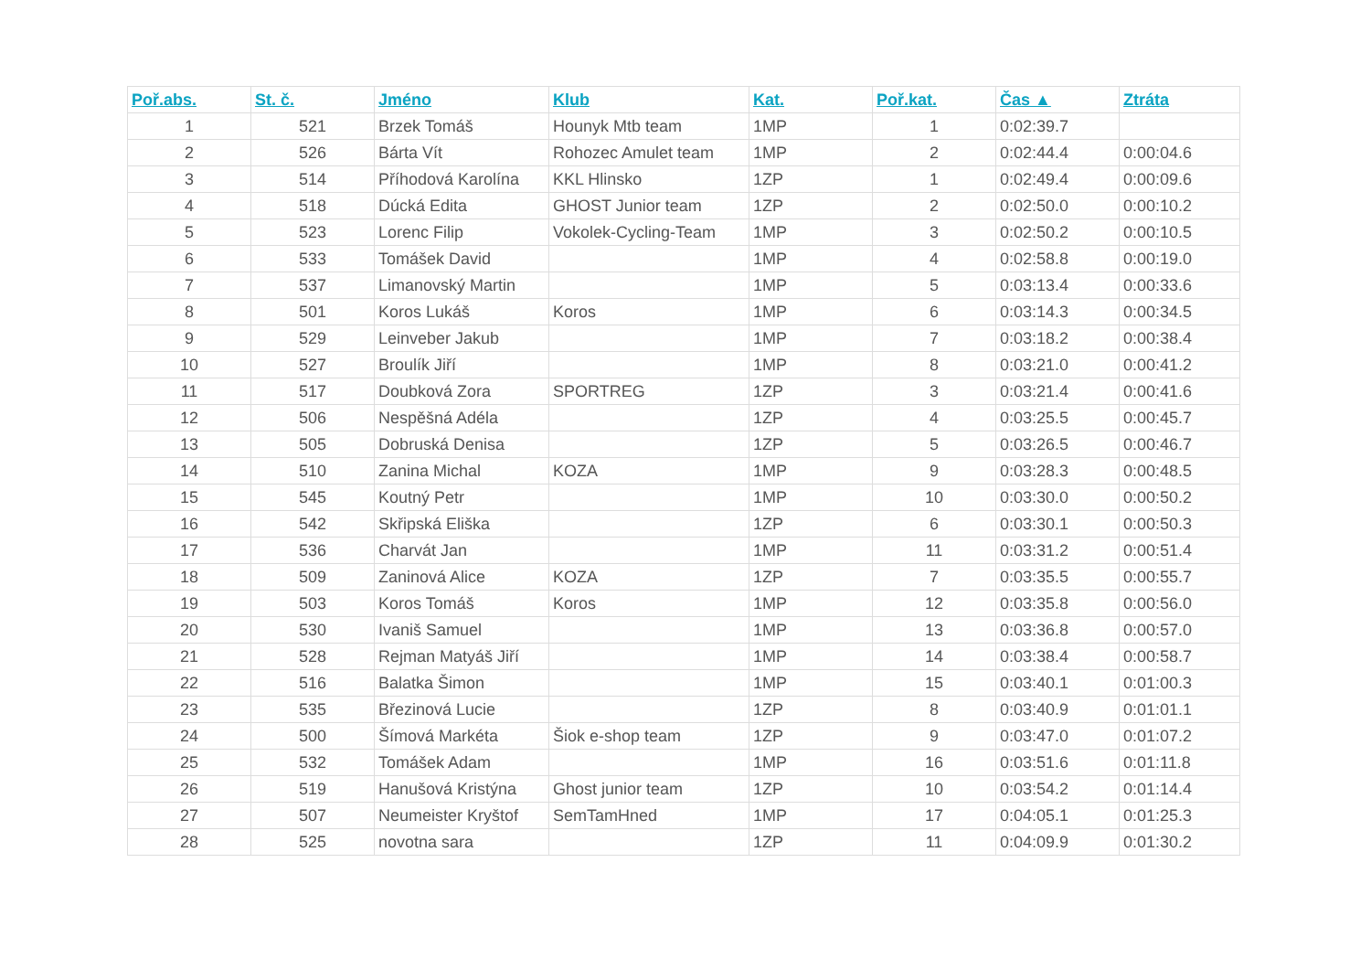| Poř.abs. | St. č. | Jméno | Klub | Kat. | Poř.kat. | Čas ▲ | Ztráta |
| --- | --- | --- | --- | --- | --- | --- | --- |
| 1 | 521 | Brzek Tomáš | Hounyk Mtb team | 1MP | 1 | 0:02:39.7 | |
| 2 | 526 | Bárta Vít | Rohozec Amulet team | 1MP | 2 | 0:02:44.4 | 0:00:04.6 |
| 3 | 514 | Příhodová Karolína | KKL Hlinsko | 1ZP | 1 | 0:02:49.4 | 0:00:09.6 |
| 4 | 518 | Dúcká Edita | GHOST Junior team | 1ZP | 2 | 0:02:50.0 | 0:00:10.2 |
| 5 | 523 | Lorenc Filip | Vokolek-Cycling-Team | 1MP | 3 | 0:02:50.2 | 0:00:10.5 |
| 6 | 533 | Tomášek David | | 1MP | 4 | 0:02:58.8 | 0:00:19.0 |
| 7 | 537 | Limanovský Martin | | 1MP | 5 | 0:03:13.4 | 0:00:33.6 |
| 8 | 501 | Koros Lukáš | Koros | 1MP | 6 | 0:03:14.3 | 0:00:34.5 |
| 9 | 529 | Leinveber Jakub | | 1MP | 7 | 0:03:18.2 | 0:00:38.4 |
| 10 | 527 | Broulík Jiří | | 1MP | 8 | 0:03:21.0 | 0:00:41.2 |
| 11 | 517 | Doubková Zora | SPORTREG | 1ZP | 3 | 0:03:21.4 | 0:00:41.6 |
| 12 | 506 | Nespěšná Adéla | | 1ZP | 4 | 0:03:25.5 | 0:00:45.7 |
| 13 | 505 | Dobruská Denisa | | 1ZP | 5 | 0:03:26.5 | 0:00:46.7 |
| 14 | 510 | Zanina Michal | KOZA | 1MP | 9 | 0:03:28.3 | 0:00:48.5 |
| 15 | 545 | Koutný Petr | | 1MP | 10 | 0:03:30.0 | 0:00:50.2 |
| 16 | 542 | Skřipská Eliška | | 1ZP | 6 | 0:03:30.1 | 0:00:50.3 |
| 17 | 536 | Charvát Jan | | 1MP | 11 | 0:03:31.2 | 0:00:51.4 |
| 18 | 509 | Zaninová Alice | KOZA | 1ZP | 7 | 0:03:35.5 | 0:00:55.7 |
| 19 | 503 | Koros Tomáš | Koros | 1MP | 12 | 0:03:35.8 | 0:00:56.0 |
| 20 | 530 | Ivaniš Samuel | | 1MP | 13 | 0:03:36.8 | 0:00:57.0 |
| 21 | 528 | Rejman Matyáš Jiří | | 1MP | 14 | 0:03:38.4 | 0:00:58.7 |
| 22 | 516 | Balatka Šimon | | 1MP | 15 | 0:03:40.1 | 0:01:00.3 |
| 23 | 535 | Březinová Lucie | | 1ZP | 8 | 0:03:40.9 | 0:01:01.1 |
| 24 | 500 | Šímová Markéta | Šiok e-shop team | 1ZP | 9 | 0:03:47.0 | 0:01:07.2 |
| 25 | 532 | Tomášek Adam | | 1MP | 16 | 0:03:51.6 | 0:01:11.8 |
| 26 | 519 | Hanušová Kristýna | Ghost junior team | 1ZP | 10 | 0:03:54.2 | 0:01:14.4 |
| 27 | 507 | Neumeister Kryštof | SemTamHned | 1MP | 17 | 0:04:05.1 | 0:01:25.3 |
| 28 | 525 | novotna sara | | 1ZP | 11 | 0:04:09.9 | 0:01:30.2 |